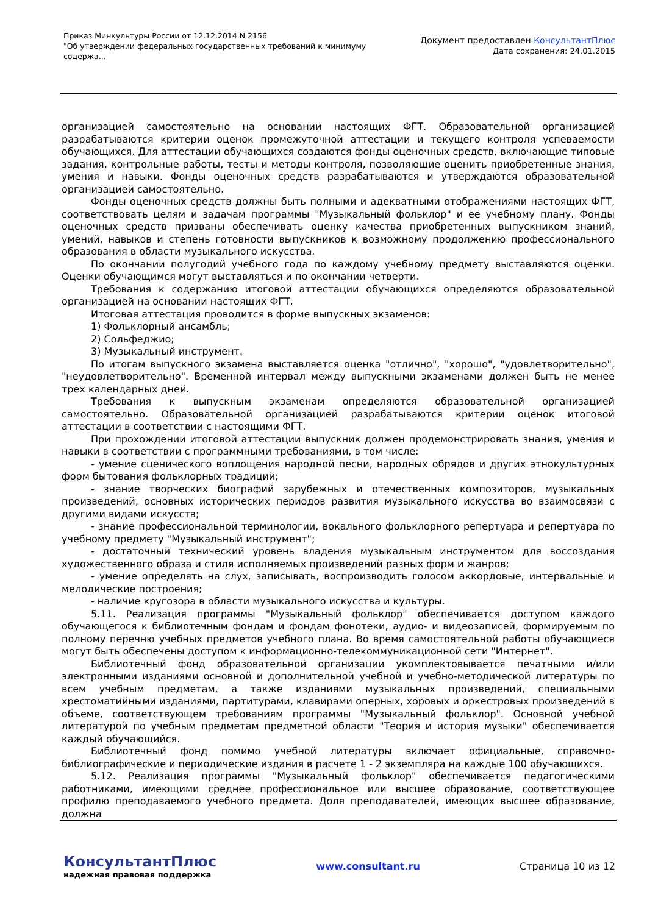Приказ Минкультуры России от 12.12.2014 N 2156
"Об утверждении федеральных государственных требований к минимуму
содержа...
Документ предоставлен КонсультантПлюс
Дата сохранения: 24.01.2015
организацией самостоятельно на основании настоящих ФГТ. Образовательной организацией разрабатываются критерии оценок промежуточной аттестации и текущего контроля успеваемости обучающихся. Для аттестации обучающихся создаются фонды оценочных средств, включающие типовые задания, контрольные работы, тесты и методы контроля, позволяющие оценить приобретенные знания, умения и навыки. Фонды оценочных средств разрабатываются и утверждаются образовательной организацией самостоятельно.
Фонды оценочных средств должны быть полными и адекватными отображениями настоящих ФГТ, соответствовать целям и задачам программы "Музыкальный фольклор" и ее учебному плану. Фонды оценочных средств призваны обеспечивать оценку качества приобретенных выпускником знаний, умений, навыков и степень готовности выпускников к возможному продолжению профессионального образования в области музыкального искусства.
По окончании полугодий учебного года по каждому учебному предмету выставляются оценки. Оценки обучающимся могут выставляться и по окончании четверти.
Требования к содержанию итоговой аттестации обучающихся определяются образовательной организацией на основании настоящих ФГТ.
Итоговая аттестация проводится в форме выпускных экзаменов:
1) Фольклорный ансамбль;
2) Сольфеджио;
3) Музыкальный инструмент.
По итогам выпускного экзамена выставляется оценка "отлично", "хорошо", "удовлетворительно", "неудовлетворительно". Временной интервал между выпускными экзаменами должен быть не менее трех календарных дней.
Требования к выпускным экзаменам определяются образовательной организацией самостоятельно. Образовательной организацией разрабатываются критерии оценок итоговой аттестации в соответствии с настоящими ФГТ.
При прохождении итоговой аттестации выпускник должен продемонстрировать знания, умения и навыки в соответствии с программными требованиями, в том числе:
- умение сценического воплощения народной песни, народных обрядов и других этнокультурных форм бытования фольклорных традиций;
- знание творческих биографий зарубежных и отечественных композиторов, музыкальных произведений, основных исторических периодов развития музыкального искусства во взаимосвязи с другими видами искусств;
- знание профессиональной терминологии, вокального фольклорного репертуара и репертуара по учебному предмету "Музыкальный инструмент";
- достаточный технический уровень владения музыкальным инструментом для воссоздания художественного образа и стиля исполняемых произведений разных форм и жанров;
- умение определять на слух, записывать, воспроизводить голосом аккордовые, интервальные и мелодические построения;
- наличие кругозора в области музыкального искусства и культуры.
5.11. Реализация программы "Музыкальный фольклор" обеспечивается доступом каждого обучающегося к библиотечным фондам и фондам фонотеки, аудио- и видеозаписей, формируемым по полному перечню учебных предметов учебного плана. Во время самостоятельной работы обучающиеся могут быть обеспечены доступом к информационно-телекоммуникационной сети "Интернет".
Библиотечный фонд образовательной организации укомплектовывается печатными и/или электронными изданиями основной и дополнительной учебной и учебно-методической литературы по всем учебным предметам, а также изданиями музыкальных произведений, специальными хрестоматийными изданиями, партитурами, клавирами оперных, хоровых и оркестровых произведений в объеме, соответствующем требованиям программы "Музыкальный фольклор". Основной учебной литературой по учебным предметам предметной области "Теория и история музыки" обеспечивается каждый обучающийся.
Библиотечный фонд помимо учебной литературы включает официальные, справочно-библиографические и периодические издания в расчете 1 - 2 экземпляра на каждые 100 обучающихся.
5.12. Реализация программы "Музыкальный фольклор" обеспечивается педагогическими работниками, имеющими среднее профессиональное или высшее образование, соответствующее профилю преподаваемого учебного предмета. Доля преподавателей, имеющих высшее образование, должна
КонсультантПлюс
надежная правовая поддержка
www.consultant.ru Страница 10 из 12